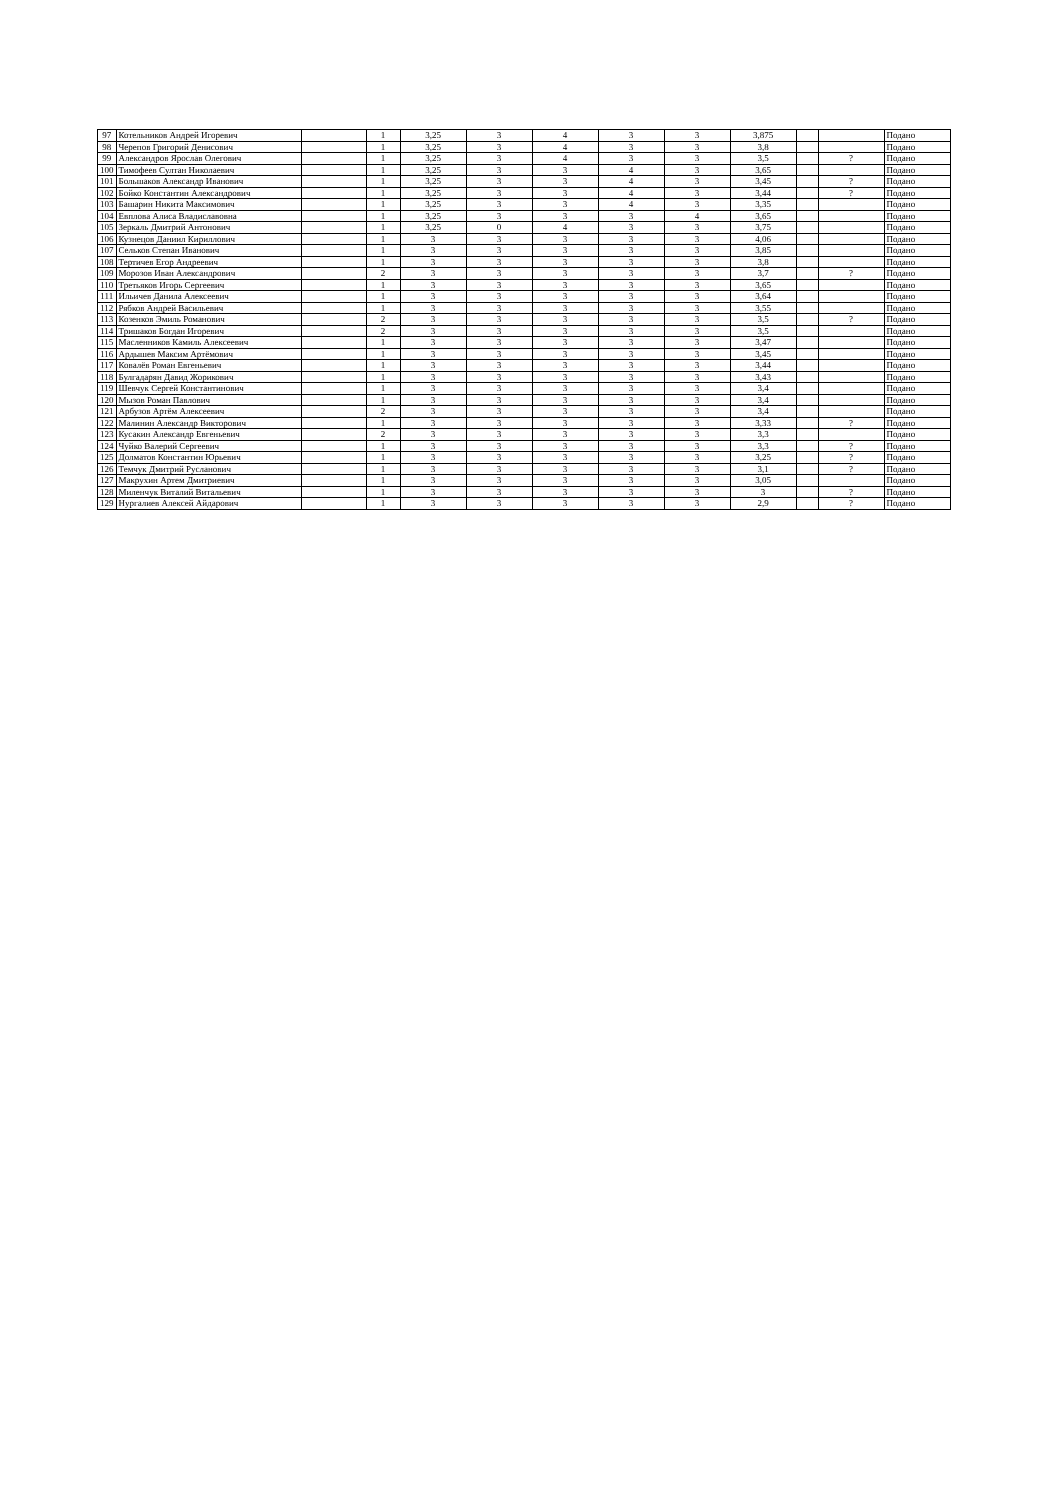| 97 | Котельников Андрей Игоревич | | 1 | 3,25 | 3 | 4 | 3 | 3 | 3,875 | | | Подано |
| 98 | Черепов Григорий Денисович | | 1 | 3,25 | 3 | 4 | 3 | 3 | 3,8 | | | Подано |
| 99 | Александров Ярослав Олегович | | 1 | 3,25 | 3 | 4 | 3 | 3 | 3,5 | | ? | Подано |
| 100 | Тимофеев Султан Николаевич | | 1 | 3,25 | 3 | 3 | 4 | 3 | 3,65 | | | Подано |
| 101 | Большаков Александр Иванович | | 1 | 3,25 | 3 | 3 | 4 | 3 | 3,45 | | ? | Подано |
| 102 | Бойко Константин Александрович | | 1 | 3,25 | 3 | 3 | 4 | 3 | 3,44 | | ? | Подано |
| 103 | Башарин Никита Максимович | | 1 | 3,25 | 3 | 3 | 4 | 3 | 3,35 | | | Подано |
| 104 | Евплова Алиса Владиславовна | | 1 | 3,25 | 3 | 3 | 3 | 4 | 3,65 | | | Подано |
| 105 | Зеркаль Дмитрий Антонович | | 1 | 3,25 | 0 | 4 | 3 | 3 | 3,75 | | | Подано |
| 106 | Кузнецов Даниил Кириллович | | 1 | 3 | 3 | 3 | 3 | 3 | 4,06 | | | Подано |
| 107 | Сельков Степан Иванович | | 1 | 3 | 3 | 3 | 3 | 3 | 3,85 | | | Подано |
| 108 | Тертичев Егор Андреевич | | 1 | 3 | 3 | 3 | 3 | 3 | 3,8 | | | Подано |
| 109 | Морозов Иван Александрович | | 2 | 3 | 3 | 3 | 3 | 3 | 3,7 | | ? | Подано |
| 110 | Третьяков Игорь Сергеевич | | 1 | 3 | 3 | 3 | 3 | 3 | 3,65 | | | Подано |
| 111 | Ильичев Данила Алексеевич | | 1 | 3 | 3 | 3 | 3 | 3 | 3,64 | | | Подано |
| 112 | Рябков Андрей Васильевич | | 1 | 3 | 3 | 3 | 3 | 3 | 3,55 | | | Подано |
| 113 | Козенков Эмиль Романович | | 2 | 3 | 3 | 3 | 3 | 3 | 3,5 | | ? | Подано |
| 114 | Тришаков Богдан Игоревич | | 2 | 3 | 3 | 3 | 3 | 3 | 3,5 | | | Подано |
| 115 | Масленников Камиль Алексеевич | | 1 | 3 | 3 | 3 | 3 | 3 | 3,47 | | | Подано |
| 116 | Ардышев Максим Артёмович | | 1 | 3 | 3 | 3 | 3 | 3 | 3,45 | | | Подано |
| 117 | Ковалёв Роман Евгеньевич | | 1 | 3 | 3 | 3 | 3 | 3 | 3,44 | | | Подано |
| 118 | Булгадарян Давид Жорикович | | 1 | 3 | 3 | 3 | 3 | 3 | 3,43 | | | Подано |
| 119 | Шевчук Сергей Константинович | | 1 | 3 | 3 | 3 | 3 | 3 | 3,4 | | | Подано |
| 120 | Мызов Роман Павлович | | 1 | 3 | 3 | 3 | 3 | 3 | 3,4 | | | Подано |
| 121 | Арбузов Артём Алексеевич | | 2 | 3 | 3 | 3 | 3 | 3 | 3,4 | | | Подано |
| 122 | Малинин Александр Викторович | | 1 | 3 | 3 | 3 | 3 | 3 | 3,33 | | ? | Подано |
| 123 | Кусакин Александр Евгеньевич | | 2 | 3 | 3 | 3 | 3 | 3 | 3,3 | | | Подано |
| 124 | Чуйко Валерий Сергеевич | | 1 | 3 | 3 | 3 | 3 | 3 | 3,3 | | ? | Подано |
| 125 | Долматов Константин Юрьевич | | 1 | 3 | 3 | 3 | 3 | 3 | 3,25 | | ? | Подано |
| 126 | Темчук Дмитрий Русланович | | 1 | 3 | 3 | 3 | 3 | 3 | 3,1 | | ? | Подано |
| 127 | Макрухин Артем Дмитриевич | | 1 | 3 | 3 | 3 | 3 | 3 | 3,05 | | | Подано |
| 128 | Миленчук Виталий Витальевич | | 1 | 3 | 3 | 3 | 3 | 3 | 3 | | ? | Подано |
| 129 | Нургалиев Алексей Айдарович | | 1 | 3 | 3 | 3 | 3 | 3 | 2,9 | | ? | Подано |